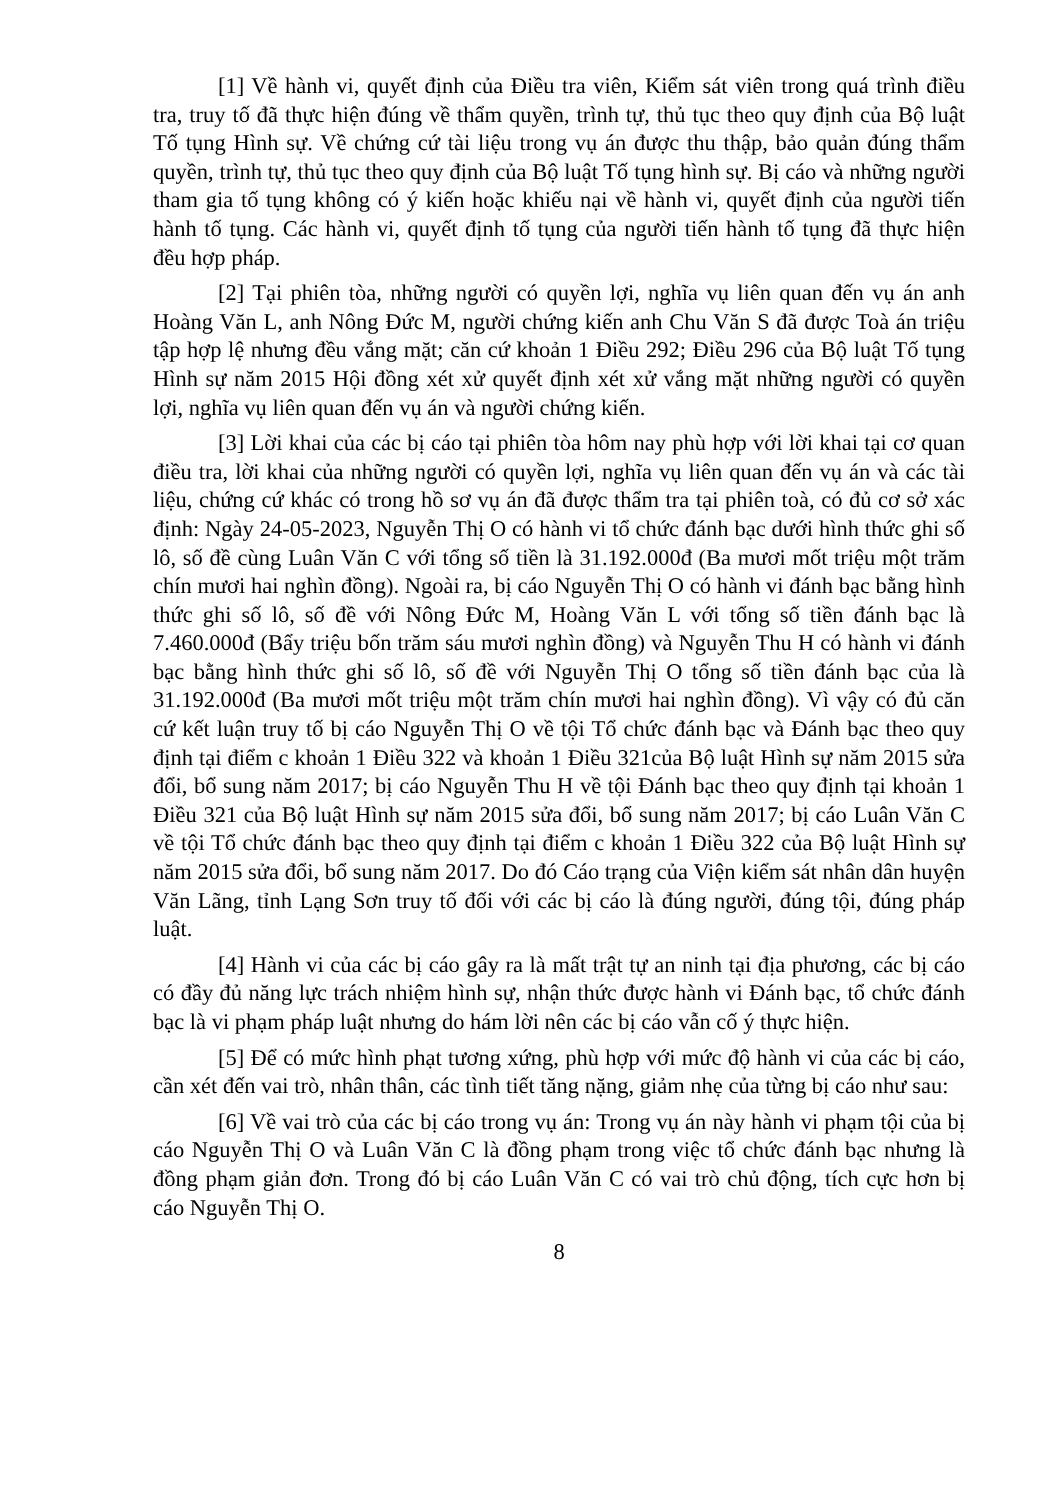[1] Về hành vi, quyết định của Điều tra viên, Kiểm sát viên trong quá trình điều tra, truy tố đã thực hiện đúng về thẩm quyền, trình tự, thủ tục theo quy định của Bộ luật Tố tụng Hình sự. Về chứng cứ tài liệu trong vụ án được thu thập, bảo quản đúng thẩm quyền, trình tự, thủ tục theo quy định của Bộ luật Tố tụng hình sự. Bị cáo và những người tham gia tố tụng không có ý kiến hoặc khiếu nại về hành vi, quyết định của người tiến hành tố tụng. Các hành vi, quyết định tố tụng của người tiến hành tố tụng đã thực hiện đều hợp pháp.
[2] Tại phiên tòa, những người có quyền lợi, nghĩa vụ liên quan đến vụ án anh Hoàng Văn L, anh Nông Đức M, người chứng kiến anh Chu Văn S đã được Toà án triệu tập hợp lệ nhưng đều vắng mặt; căn cứ khoản 1 Điều 292; Điều 296 của Bộ luật Tố tụng Hình sự năm 2015 Hội đồng xét xử quyết định xét xử vắng mặt những người có quyền lợi, nghĩa vụ liên quan đến vụ án và người chứng kiến.
[3] Lời khai của các bị cáo tại phiên tòa hôm nay phù hợp với lời khai tại cơ quan điều tra, lời khai của những người có quyền lợi, nghĩa vụ liên quan đến vụ án và các tài liệu, chứng cứ khác có trong hồ sơ vụ án đã được thẩm tra tại phiên toà, có đủ cơ sở xác định: Ngày 24-05-2023, Nguyễn Thị O có hành vi tổ chức đánh bạc dưới hình thức ghi số lô, số đề cùng Luân Văn C với tổng số tiền là 31.192.000đ (Ba mươi mốt triệu một trăm chín mươi hai nghìn đồng). Ngoài ra, bị cáo Nguyễn Thị O có hành vi đánh bạc bằng hình thức ghi số lô, số đề với Nông Đức M, Hoàng Văn L với tổng số tiền đánh bạc là 7.460.000đ (Bẩy triệu bốn trăm sáu mươi nghìn đồng) và Nguyễn Thu H có hành vi đánh bạc bằng hình thức ghi số lô, số đề với Nguyễn Thị O tổng số tiền đánh bạc của là 31.192.000đ (Ba mươi mốt triệu một trăm chín mươi hai nghìn đồng). Vì vậy có đủ căn cứ kết luận truy tố bị cáo Nguyễn Thị O về tội Tổ chức đánh bạc và Đánh bạc theo quy định tại điểm c khoản 1 Điều 322 và khoản 1 Điều 321của Bộ luật Hình sự năm 2015 sửa đổi, bổ sung năm 2017; bị cáo Nguyễn Thu H về tội Đánh bạc theo quy định tại khoản 1 Điều 321 của Bộ luật Hình sự năm 2015 sửa đổi, bổ sung năm 2017; bị cáo Luân Văn C về tội Tổ chức đánh bạc theo quy định tại điểm c khoản 1 Điều 322 của Bộ luật Hình sự năm 2015 sửa đổi, bổ sung năm 2017. Do đó Cáo trạng của Viện kiểm sát nhân dân huyện Văn Lãng, tỉnh Lạng Sơn truy tố đối với các bị cáo là đúng người, đúng tội, đúng pháp luật.
[4] Hành vi của các bị cáo gây ra là mất trật tự an ninh tại địa phương, các bị cáo có đầy đủ năng lực trách nhiệm hình sự, nhận thức được hành vi Đánh bạc, tổ chức đánh bạc là vi phạm pháp luật nhưng do hám lời nên các bị cáo vẫn cố ý thực hiện.
[5] Để có mức hình phạt tương xứng, phù hợp với mức độ hành vi của các bị cáo, cần xét đến vai trò, nhân thân, các tình tiết tăng nặng, giảm nhẹ của từng bị cáo như sau:
[6] Về vai trò của các bị cáo trong vụ án: Trong vụ án này hành vi phạm tội của bị cáo Nguyễn Thị O và Luân Văn C là đồng phạm trong việc tổ chức đánh bạc nhưng là đồng phạm giản đơn. Trong đó bị cáo Luân Văn C có vai trò chủ động, tích cực hơn bị cáo Nguyễn Thị O.
8